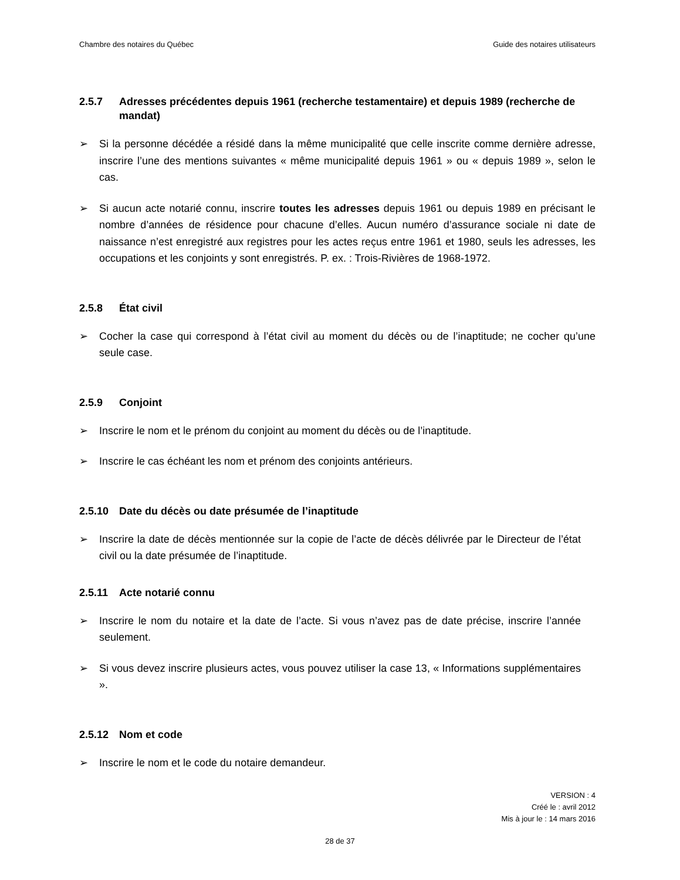Chambre des notaires du Québec Guide des notaires utilisateurs
2.5.7 Adresses précédentes depuis 1961 (recherche testamentaire) et depuis 1989 (recherche de mandat)
➢ Si la personne décédée a résidé dans la même municipalité que celle inscrite comme dernière adresse, inscrire l’une des mentions suivantes « même municipalité depuis 1961 » ou « depuis 1989 », selon le cas.
➢ Si aucun acte notarié connu, inscrire toutes les adresses depuis 1961 ou depuis 1989 en précisant le nombre d’années de résidence pour chacune d’elles. Aucun numéro d’assurance sociale ni date de naissance n’est enregistré aux registres pour les actes reçus entre 1961 et 1980, seuls les adresses, les occupations et les conjoints y sont enregistrés. P. ex. : Trois-Rivières de 1968-1972.
2.5.8 État civil
➢ Cocher la case qui correspond à l’état civil au moment du décès ou de l’inaptitude; ne cocher qu’une seule case.
2.5.9 Conjoint
➢ Inscrire le nom et le prénom du conjoint au moment du décès ou de l’inaptitude.
➢ Inscrire le cas échéant les nom et prénom des conjoints antérieurs.
2.5.10 Date du décès ou date présumée de l’inaptitude
➢ Inscrire la date de décès mentionnée sur la copie de l’acte de décès délivrée par le Directeur de l’état civil ou la date présumée de l’inaptitude.
2.5.11 Acte notarié connu
➢ Inscrire le nom du notaire et la date de l’acte. Si vous n’avez pas de date précise, inscrire l’année seulement.
➢ Si vous devez inscrire plusieurs actes, vous pouvez utiliser la case 13, « Informations supplémentaires ».
2.5.12 Nom et code
➢ Inscrire le nom et le code du notaire demandeur.
VERSION : 4
Créé le : avril 2012
Mis à jour le : 14 mars 2016
28 de 37